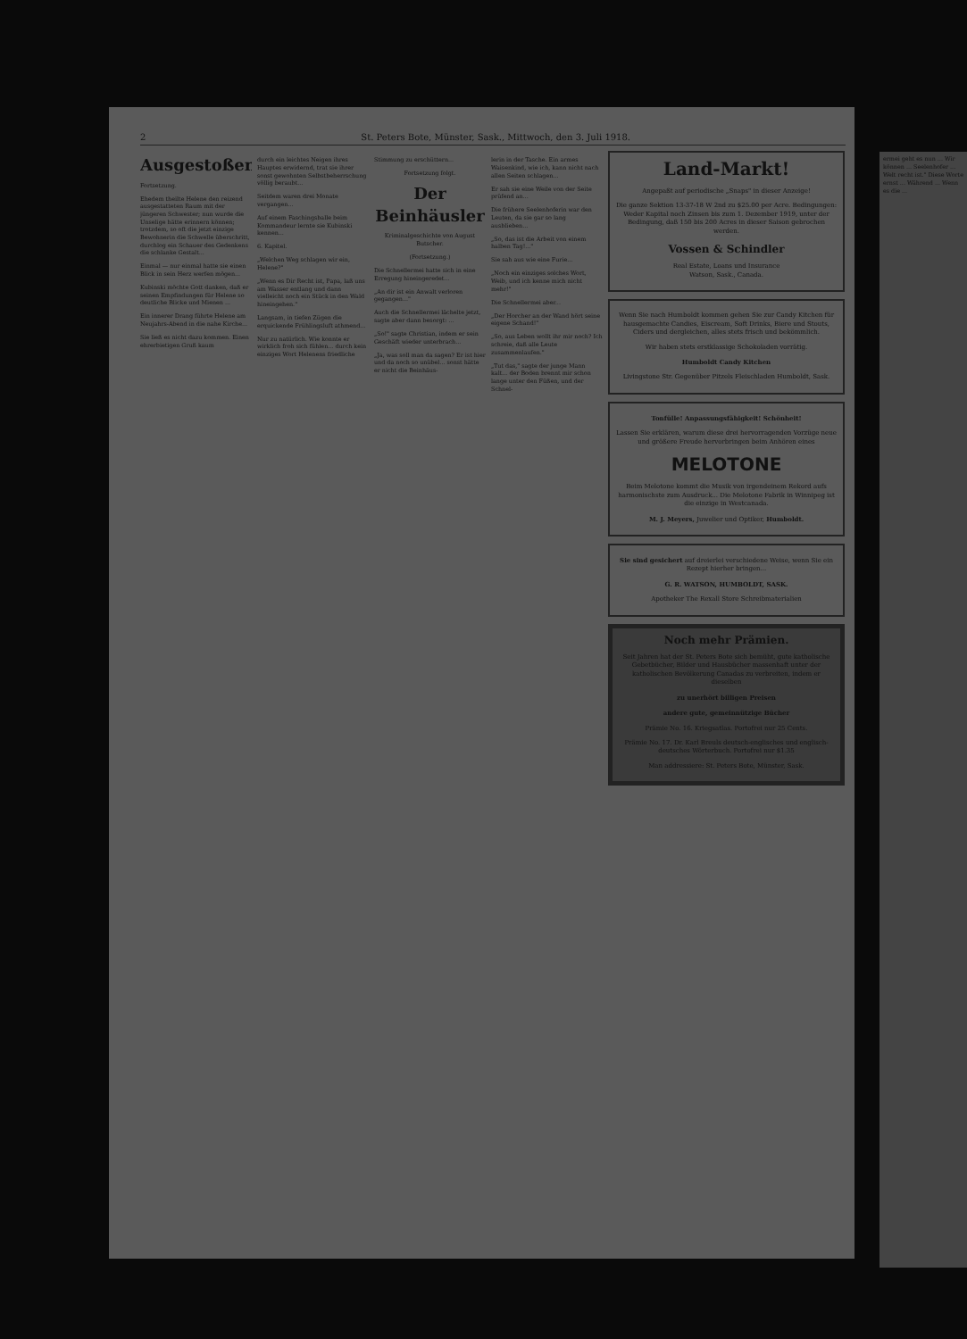2 St. Peters Bote, Münster, Sask., Mittwoch, den 3. Juli 1918.
Ausgestoßen.
Fortsetzung.
Ehedem theilte Helene den reizend ausgestatteten Raum mit der jüngeren Schwester; nun wurde die Unselige hätte erinnern können; trotzdem, so oft die jetzt einzige Bewohnerin die Schwelle überschritt, durchlog ein Schauer des Gedenkens die schlanke Gestalt...
Einmal — nur einmal hatte sie einen Blick in sein Herz werfen mögen...
Kubinski möchte Gott danken, daß er seinen Empfindungen für Helene so deutliche Blicke und Mienen ...
Ein innerer Drang führte Helene am Neujahrs-Abend in die nahe Kirche...
Sie ließ es nicht dazu kommen. Einen ehrerbietigen Gruß kaum
durch ein leichtes Neigen ihres Hauptes erwidernd, trat sie ihrer sonst gewohnten Selbstbeherrschung völlig beraubt...
Seitdem waren drei Monate vergangen...
Auf einem Faschingsballe beim Kommandeur lernte sie Kubinski kennen...
6. Kapitel.
„Welchen Weg schlagen wir ein, Helene?"
„Wenn es Dir Recht ist, Papa, laß uns am Wasser entlang und dann vielleicht noch ein Stück in den Wald hineingehen."
Langsam, in tiefen Zügen die erquickende Frühlingsluft athmend...
Nur zu natürlich. Wie konnte er wirklich froh sich fühlen... durch kein einziges Wort Helenens friedliche
Stimmung zu erschüttern...
Fortsetzung folgt.
Der Beinhäusler
Kriminalgeschichte von August Butscher.
(Fortsetzung.)
Die Schnellermei hatte sich in eine Erregung hineingeredet...
„An dir ist ein Anwalt verloren gegangen..."
Auch die Schnellermei lächelte jetzt, sagte aber dann besorgt: ...
„So!" sagte Christian, indem er sein Geschäft wieder unterbrach...
„Ja, was soll man da sagen? Er ist hier und da noch so unübel... sonst hätte er nicht die Beinhäus-
lerin in der Tasche. Ein armes Waisenkind, wie ich, kann nicht nach allen Seiten schlagen...
Er sah sie eine Weile von der Seite prüfend an...
Die frühere Seelenhoferin war den Leuten, da sie gar so lang ausblieben...
„So, das ist die Arbeit von einem halben Tag!..."
Sie sah aus wie eine Furie...
„Noch ein einziges solches Wort, Weib, und ich kenne mich nicht mehr!"
Die Schnellermei aber...
„Der Horcher an der Wand hört seine eigene Schand!"
„So, aus Leben wollt ihr mir noch? Ich schreie, daß alle Leute zusammenlaufen."
„Tut das," sagte der junge Mann kalt... der Boden brennt mir schon lange unter den Füßen, und der Schnel-
Land-Markt!
Angepaßt auf periodische „Snaps" in dieser Anzeige!
Die ganze Sektion 13-37-18 W 2nd zu $25.00 per Acre. Bedingungen: Weder Kapital noch Zinsen bis zum 1. Dezember 1919, unter der Bedingung, daß 150 bis 200 Acres in dieser Saison gebrochen werden.
Vossen & Schindler
Real Estate, Loans und Insurance
Watson, Sask., Canada.
Wenn Sie nach Humboldt kommen gehen Sie zur Candy Kitchen für hausgemachte Candies, Eiscream, Soft Drinks, Biere und Stouts, Ciders und dergleichen, alles stets frisch und bekömmlich.
Wir haben stets erstklassige Schokoladen vorrätig.
Humboldt Candy Kitchen
Livingstone Str. Gegenüber Pitzels Fleischladen Humboldt, Sask.
Tonfülle! Anpassungsfähigkeit! Schönheit!
Lassen Sie erklären, warum diese drei hervorragenden Vorzüge neue und größere Freude hervorbringen beim Anhören eines
MELOTONE
Beim Melotone kommt die Musik von irgendeinem Rekord aufs harmonischste zum Ausdruck... Die Melotone Fabrik in Winnipeg ist die einzige in Westcanada.
M. J. Meyers, Juwelier und Optiker, Humboldt.
Sie sind gesichert auf dreierlei verschiedene Weise, wenn Sie ein Rezept hierher bringen...
G. R. WATSON, HUMBOLDT, SASK.
Apotheker The Rexall Store Schreibmaterialien
Noch mehr Prämien.
Seit Jahren hat der St. Peters Bote sich bemüht, gute katholische Gebetbücher, Bilder und Hausbücher massenhaft unter der katholischen Bevölkerung Canadas zu verbreiten, indem er dieselben
zu unerhört billigen Preisen
andere gute, gemeinnützige Bücher
Prämie No. 16. Kriegsatlas. Portofrei nur 25 Cents.
Prämie No. 17. Dr. Karl Breuls deutsch-englisches und englisch-deutsches Wörterbuch. Portofrei nur $1.35
Man addressiere: St. Peters Bote, Münster, Sask.
ermei geht es nun ... Wir können ... Seelenhofer ... Welt recht ist." Diese Worte ernst ... Während ... Wenn es die ...